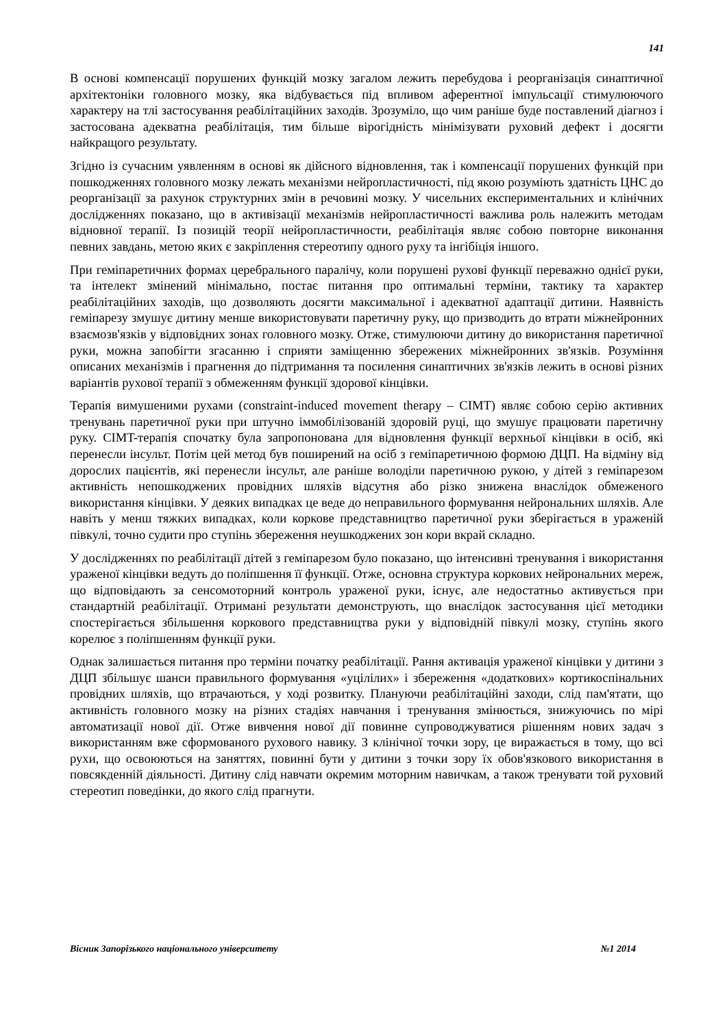141
В основі компенсації порушених функцій мозку загалом лежить перебудова і реорганізація синаптичної архітектоніки головного мозку, яка відбувається під впливом аферентної імпульсації стимулюючого характеру на тлі застосування реабілітаційних заходів. Зрозуміло, що чим раніше буде поставлений діагноз і застосована адекватна реабілітація, тим більше вірогідність мінімізувати руховий дефект і досягти найкращого результату.
Згідно із сучасним уявленням в основі як дійсного відновлення, так і компенсації порушених функцій при пошкодженнях головного мозку лежать механізми нейропластичності, під якою розуміють здатність ЦНС до реорганізації за рахунок структурних змін в речовині мозку. У чисельних експериментальних и клінічних дослідженнях показано, що в активізації механізмів нейропластичності важлива роль належить методам відновної терапії. Із позицій теорії нейропластичности, реабілітація являє собою повторне виконання певних завдань, метою яких є закріплення стереотипу одного руху та інгібіція іншого.
При геміпаретичних формах церебрального паралічу, коли порушені рухові функції переважно однієї руки, та інтелект змінений мінімально, постає питання про оптимальні терміни, тактику та характер реабілітаційних заходів, що дозволяють досягти максимальної і адекватної адаптації дитини. Наявність геміпарезу змушує дитину менше використовувати паретичну руку, що призводить до втрати міжнейронних взаємозв'язків у відповідних зонах головного мозку. Отже, стимулюючи дитину до використання паретичної руки, можна запобігти згасанню і сприяти заміщенню збережених міжнейронних зв'язків. Розуміння описаних механізмів і прагнення до підтримання та посилення синаптичних зв'язків лежить в основі різних варіантів рухової терапії з обмеженням функції здорової кінцівки.
Терапія вимушеними рухами (constraint-induced movement therapy – CIMT) являє собою серію активних тренувань паретичної руки при штучно іммобілізованій здоровій руці, що змушує працювати паретичну руку. CIMT-терапія спочатку була запропонована для відновлення функції верхньої кінцівки в осіб, які перенесли інсульт. Потім цей метод був поширений на осіб з геміпаретичною формою ДЦП. На відміну від дорослих пацієнтів, які перенесли інсульт, але раніше володіли паретичною рукою, у дітей з геміпарезом активність непошкоджених провідних шляхів відсутня або різко знижена внаслідок обмеженого використання кінцівки. У деяких випадках це веде до неправильного формування нейрональних шляхів. Але навіть у менш тяжких випадках, коли коркове представництво паретичної руки зберігається в ураженій півкулі, точно судити про ступінь збереження неушкоджених зон кори вкрай складно.
У дослідженнях по реабілітації дітей з геміпарезом було показано, що інтенсивні тренування і використання ураженої кінцівки ведуть до поліпшення її функції. Отже, основна структура коркових нейрональних мереж, що відповідають за сенсомоторний контроль ураженої руки, існує, але недостатньо активується при стандартній реабілітації. Отримані результати демонструють, що внаслідок застосування цієї методики спостерігається збільшення коркового представництва руки у відповідній півкулі мозку, ступінь якого корелює з поліпшенням функції руки.
Однак залишається питання про терміни початку реабілітації. Рання активація ураженої кінцівки у дитини з ДЦП збільшує шанси правильного формування «уцілілих» і збереження «додаткових» кортикоспінальних провідних шляхів, що втрачаються, у ході розвитку. Плануючи реабілітаційні заходи, слід пам'ятати, що активність головного мозку на різних стадіях навчання і тренування змінюється, знижуючись по мірі автоматизації нової дії. Отже вивчення нової дії повинне супроводжуватися рішенням нових задач з використанням вже сформованого рухового навику. З клінічної точки зору, це виражається в тому, що всі рухи, що освоюються на заняттях, повинні бути у дитини з точки зору їх обов'язкового використання в повсякденній діяльності. Дитину слід навчати окремим моторним навичкам, а також тренувати той руховий стереотип поведінки, до якого слід прагнути.
Вісник Запорізького національного університету №1 2014